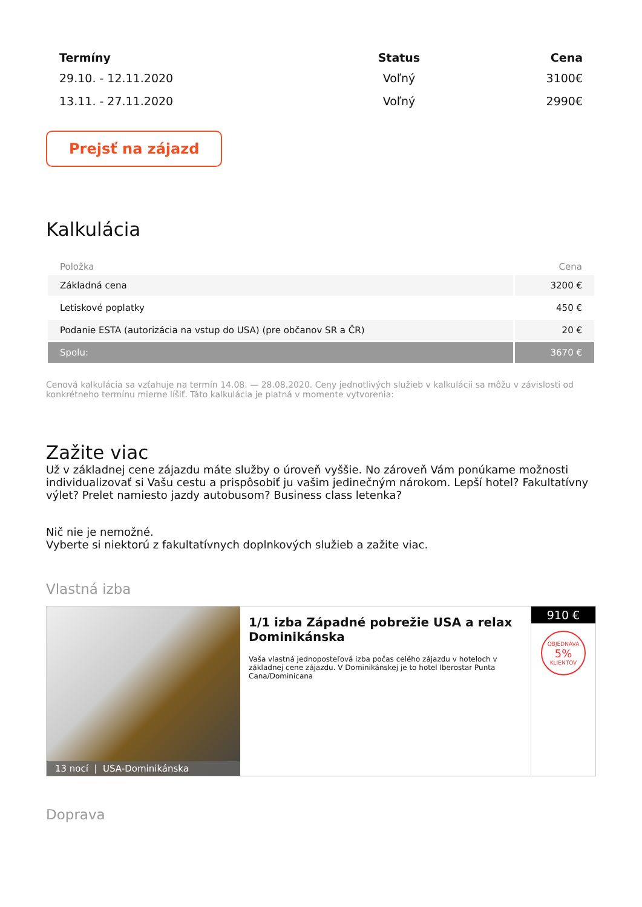| Termíny | Status | Cena |
| --- | --- | --- |
| 29.10. - 12.11.2020 | Voľný | 3100€ |
| 13.11. - 27.11.2020 | Voľný | 2990€ |
Prejsť na zájazd
Kalkulácia
| Položka | Cena |
| --- | --- |
| Základná cena | 3200 € |
| Letiskové poplatky | 450 € |
| Podanie ESTA (autorizácia na vstup do USA) (pre občanov SR a ČR) | 20 € |
| Spolu: | 3670 € |
Cenová kalkulácia sa vzťahuje na termín 14.08. — 28.08.2020. Ceny jednotlivých služieb v kalkulácii sa môžu v závislosti od konkrétneho termínu mierne líšiť. Táto kalkulácia je platná v momente vytvorenia:
Zažite viac
Už v základnej cene zájazdu máte služby o úroveň vyššie. No zároveň Vám ponúkame možnosti individualizovať si Vašu cestu a prispôsobiť ju vašim jedinečným nárokom. Lepší hotel? Fakultatívny výlet? Prelet namiesto jazdy autobusom? Business class letenka?
Nič nie je nemožné.
Vyberte si niektorú z fakultatívnych doplnkových služieb a zažite viac.
Vlastná izba
13 nocí | USA-Dominikánska
1/1 izba Západné pobrežie USA a relax Dominikánska
Vaša vlastná jednoposteľová izba počas celého zájazdu v hoteloch v základnej cene zájazdu. V Dominikánskej je to hotel Iberostar Punta Cana/Dominicana
910 €
OBJEDNÁVA
5%
KLIENTOV
Doprava